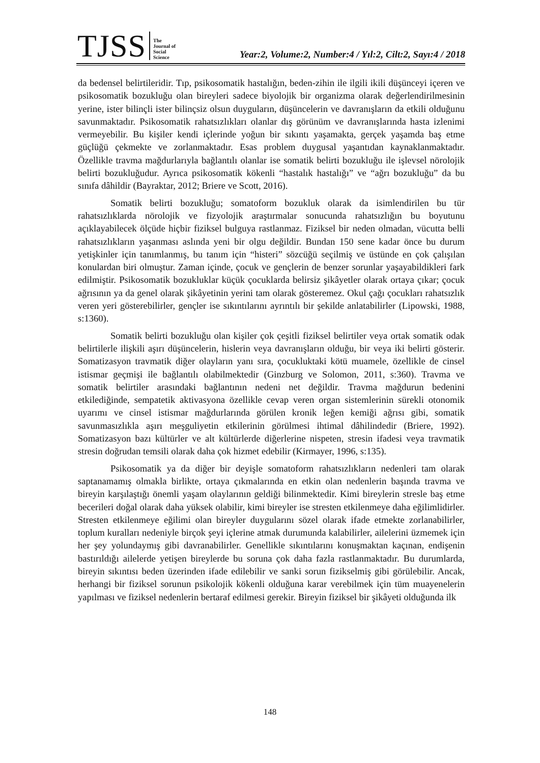TJSS
The
Journal of
Social
Science
Year:2, Volume:2, Number:4 / Yıl:2, Cilt:2, Sayı:4 / 2018
da bedensel belirtileridir. Tıp, psikosomatik hastalığın, beden-zihin ile ilgili ikili düşünceyi içeren ve psikosomatik bozukluğu olan bireyleri sadece biyolojik bir organizma olarak değerlendirilmesinin yerine, ister bilinçli ister bilinçsiz olsun duyguların, düşüncelerin ve davranışların da etkili olduğunu savunmaktadır. Psikosomatik rahatsızlıkları olanlar dış görünüm ve davranışlarında hasta izlenimi vermeyebilir. Bu kişiler kendi içlerinde yoğun bir sıkıntı yaşamakta, gerçek yaşamda baş etme güçlüğü çekmekte ve zorlanmaktadır. Esas problem duygusal yaşantıdan kaynaklanmaktadır. Özellikle travma mağdurlarıyla bağlantılı olanlar ise somatik belirti bozukluğu ile işlevsel nörolojik belirti bozukluğudur. Ayrıca psikosomatik kökenli “hastalık hastalığı” ve “ağrı bozukluğu” da bu sınıfa dâhildir (Bayraktar, 2012; Briere ve Scott, 2016).
Somatik belirti bozukluğu; somatoform bozukluk olarak da isimlendirilen bu tür rahatsızlıklarda nörolojik ve fizyolojik araştırmalar sonucunda rahatsızlığın bu boyutunu açıklayabilecek ölçüde hiçbir fiziksel bulguya rastlanmaz. Fiziksel bir neden olmadan, vücutta belli rahatsızlıkların yaşanması aslında yeni bir olgu değildir. Bundan 150 sene kadar önce bu durum yetişkinler için tanımlanmış, bu tanım için “histeri” sözcüğü seçilmiş ve üstünde en çok çalışılan konulardan biri olmuştur. Zaman içinde, çocuk ve gençlerin de benzer sorunlar yaşayabildikleri fark edilmiştir. Psikosomatik bozukluklar küçük çocuklarda belirsiz şikâyetler olarak ortaya çıkar; çocuk ağrısının ya da genel olarak şikâyetinin yerini tam olarak gösteremez. Okul çağı çocukları rahatsızlık veren yeri gösterebilirler, gençler ise sıkıntılarını ayrıntılı bir şekilde anlatabilirler (Lipowski, 1988, s:1360).
Somatik belirti bozukluğu olan kişiler çok çeşitli fiziksel belirtiler veya ortak somatik odak belirtilerle ilişkili aşırı düşüncelerin, hislerin veya davranışların olduğu, bir veya iki belirti gösterir. Somatizasyon travmatik diğer olayların yanı sıra, çocukluktaki kötü muamele, özellikle de cinsel istismar geçmişi ile bağlantılı olabilmektedir (Ginzburg ve Solomon, 2011, s:360). Travma ve somatik belirtiler arasındaki bağlantının nedeni net değildir. Travma mağdurun bedenini etkilediğinde, sempatetik aktivasyona özellikle cevap veren organ sistemlerinin sürekli otonomik uyarımı ve cinsel istismar mağdurlarında görülen kronik leğen kemiği ağrısı gibi, somatik savunmasızlıkla aşırı meşguliyetin etkilerinin görülmesi ihtimal dâhilindedir (Briere, 1992). Somatizasyon bazı kültürler ve alt kültürlerde diğerlerine nispeten, stresin ifadesi veya travmatik stresin doğrudan temsili olarak daha çok hizmet edebilir (Kirmayer, 1996, s:135).
Psikosomatik ya da diğer bir deyişle somatoform rahatsızlıkların nedenleri tam olarak saptanamamış olmakla birlikte, ortaya çıkmalarında en etkin olan nedenlerin başında travma ve bireyin karşılaştığı önemli yaşam olaylarının geldiği bilinmektedir. Kimi bireylerin stresle baş etme becerileri doğal olarak daha yüksek olabilir, kimi bireyler ise stresten etkilenmeye daha eğilimlidirler. Stresten etkilenmeye eğilimi olan bireyler duygularını sözel olarak ifade etmekte zorlanabilirler, toplum kuralları nedeniyle birçok şeyi içlerine atmak durumunda kalabilirler, ailelerini üzmemek için her şey yolundaymış gibi davranabilirler. Genellikle sıkıntılarını konuşmaktan kaçınan, endişenin bastırıldığı ailelerde yetişen bireylerde bu soruna çok daha fazla rastlanmaktadır. Bu durumlarda, bireyin sıkıntısı beden üzerinden ifade edilebilir ve sanki sorun fizikselmiş gibi görülebilir. Ancak, herhangi bir fiziksel sorunun psikolojik kökenli olduğuna karar verebilmek için tüm muayenelerin yapılması ve fiziksel nedenlerin bertaraf edilmesi gerekir. Bireyin fiziksel bir şikâyeti olduğunda ilk
148